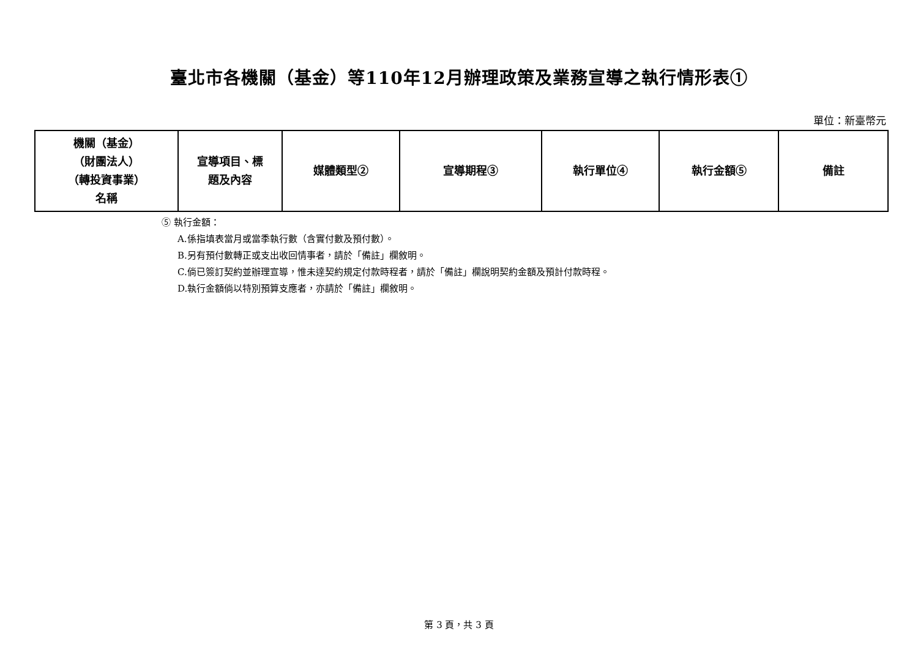臺北市各機關（基金）等110年12月辦理政策及業務宣導之執行情形表①
單位：新臺幣元
| 機關（基金） （財團法人） （轉投資事業） 名稱 | 宣導項目、標 題及內容 | 媒體類型② | 宣導期程③ | 執行單位④ | 執行金額⑤ | 備註 |
| --- | --- | --- | --- | --- | --- | --- |
⑤ 執行金額：
A.係指填表當月或當季執行數（含實付數及預付數）。
B.另有預付數轉正或支出收回情事者，請於「備註」欄敘明。
C.倘已簽訂契約並辦理宣導，惟未達契約規定付款時程者，請於「備註」欄說明契約金額及預計付款時程。
D.執行金額倘以特別預算支應者，亦請於「備註」欄敘明。
第 3 頁，共 3 頁